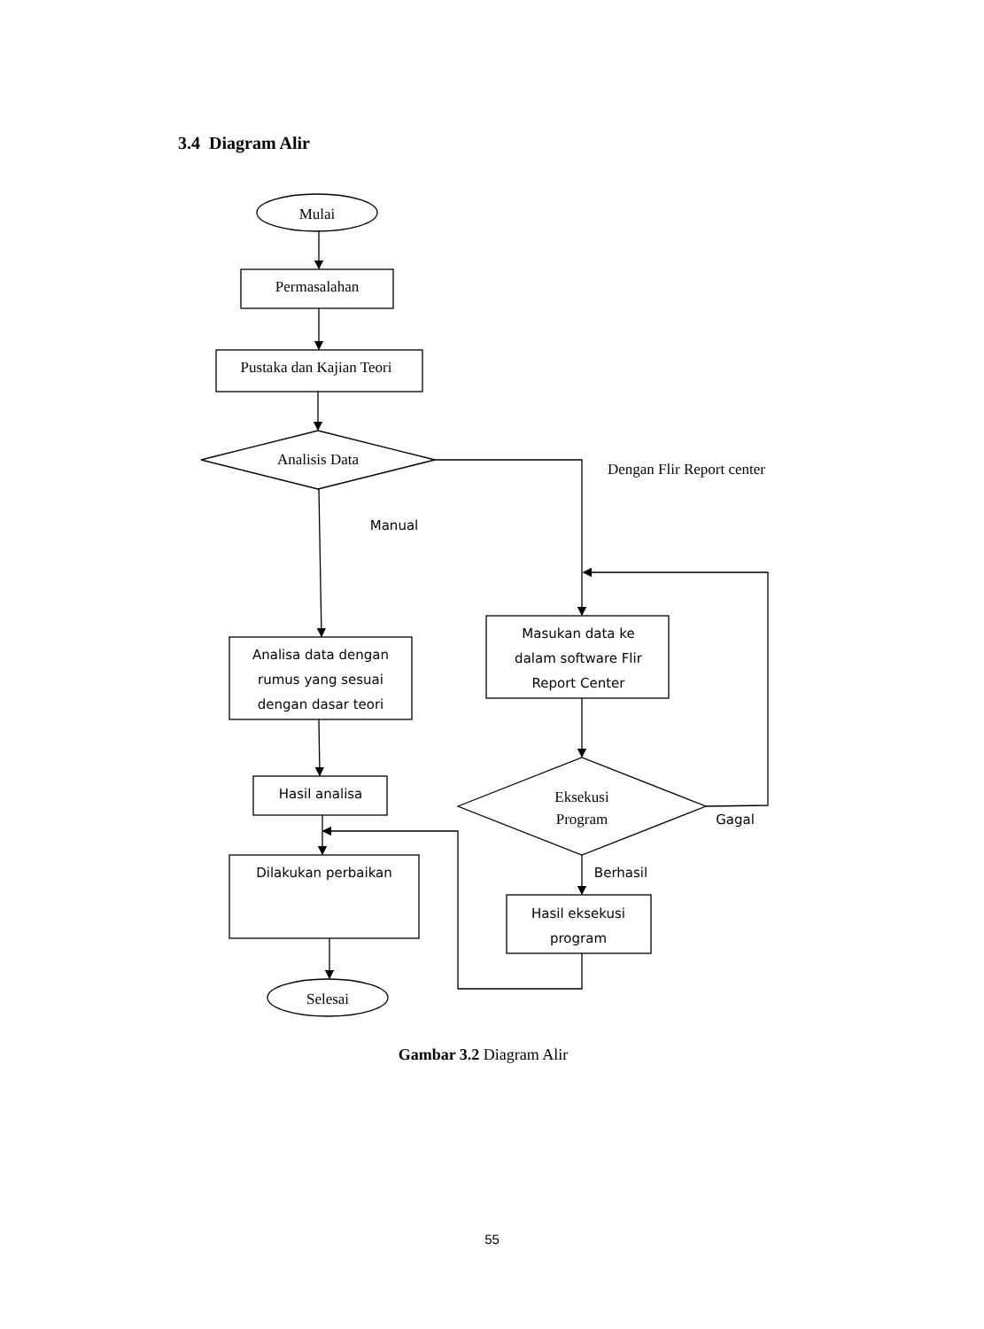3.4 Diagram Alir
Mulai
Permasalahan
Pustaka dan Kajian Teori
Analisis Data
Eksekusi
Program
Selesai
Dengan Flir Report center
Manual
Analisa data dengan
rumus yang sesuai
dengan dasar teori
Hasil analisa
Dilakukan perbaikan
Masukan data ke
dalam software Flir
Report Center
Gagal
Berhasil
Hasil eksekusi
program
Gambar 3.2 Diagram Alir
55